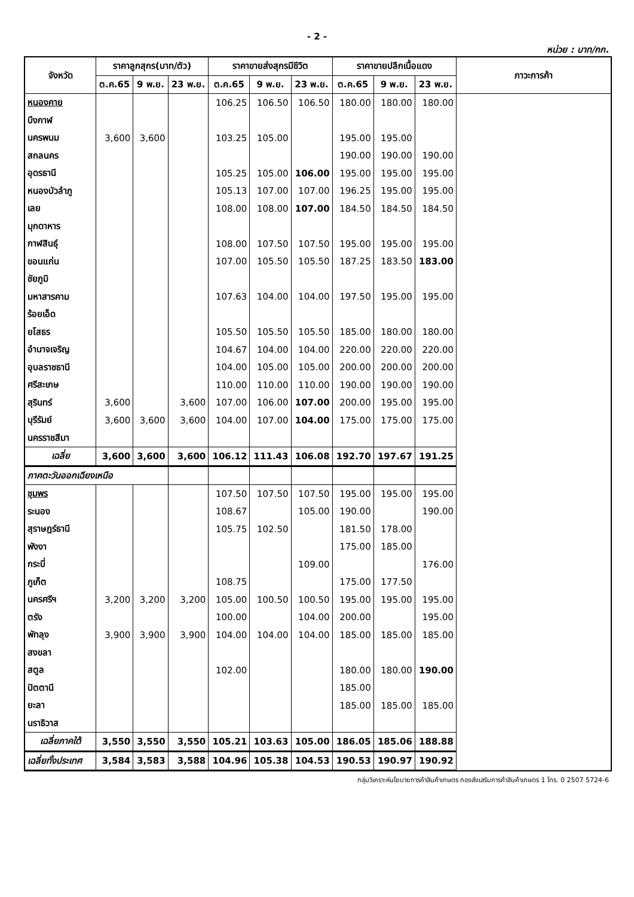- 2 -
หน่วย : บาท/กก.
| จังหวัด | ราคาลูกสุกร(บาท/ตัว) | | | ราคาขายส่งสุกรมีชีวิต | | | ราคาขายปลีกเนื้อแดง | | | ภาวะการค้า |
| --- | --- | --- | --- | --- | --- | --- | --- | --- | --- | --- |
| | ต.ค.65 | 9 พ.ย. | 23 พ.ย. | ต.ค.65 | 9 พ.ย. | 23 พ.ย. | ต.ค.65 | 9 พ.ย. | 23 พ.ย. | |
| หนองคาย | | | | 106.25 | 106.50 | 106.50 | 180.00 | 180.00 | 180.00 | |
| บึงกาฬ | | | | | | | | | | |
| นครพนม | 3,600 | 3,600 | | 103.25 | 105.00 | | 195.00 | 195.00 | | |
| สกลนคร | | | | | | | 190.00 | 190.00 | 190.00 | |
| อุดรธานี | | | | 105.25 | 105.00 | 106.00 | 195.00 | 195.00 | 195.00 | |
| หนองบัวลำภู | | | | 105.13 | 107.00 | 107.00 | 196.25 | 195.00 | 195.00 | |
| เลย | | | | 108.00 | 108.00 | 107.00 | 184.50 | 184.50 | 184.50 | |
| มุกดาหาร | | | | | | | | | | |
| กาฬสินธุ์ | | | | 108.00 | 107.50 | 107.50 | 195.00 | 195.00 | 195.00 | |
| ขอนแก่น | | | | 107.00 | 105.50 | 105.50 | 187.25 | 183.50 | 183.00 | |
| ชัยภูมิ | | | | | | | | | | |
| มหาสารคาม | | | | 107.63 | 104.00 | 104.00 | 197.50 | 195.00 | 195.00 | |
| ร้อยเอ็ด | | | | | | | | | | |
| ยโสธร | | | | 105.50 | 105.50 | 105.50 | 185.00 | 180.00 | 180.00 | |
| อำนาจเจริญ | | | | 104.67 | 104.00 | 104.00 | 220.00 | 220.00 | 220.00 | |
| อุบลราชธานี | | | | 104.00 | 105.00 | 105.00 | 200.00 | 200.00 | 200.00 | |
| ศรีสะเกษ | | | | 110.00 | 110.00 | 110.00 | 190.00 | 190.00 | 190.00 | |
| สุรินทร์ | 3,600 | | 3,600 | 107.00 | 106.00 | 107.00 | 200.00 | 195.00 | 195.00 | |
| บุรีรัมย์ | 3,600 | 3,600 | 3,600 | 104.00 | 107.00 | 104.00 | 175.00 | 175.00 | 175.00 | |
| นครราชสีมา | | | | | | | | | | |
| เฉลี่ย | 3,600 | 3,600 | 3,600 | 106.12 | 111.43 | 106.08 | 192.70 | 197.67 | 191.25 | |
| ภาคตะวันออกเฉียงเหนือ | | | | | | | | | | |
| ชุมพร | | | | 107.50 | 107.50 | 107.50 | 195.00 | 195.00 | 195.00 | |
| ระนอง | | | | 108.67 | | 105.00 | 190.00 | | 190.00 | |
| สุราษฎร์ธานี | | | | 105.75 | 102.50 | | 181.50 | 178.00 | | |
| พังงา | | | | | | | 175.00 | 185.00 | | |
| กระบี่ | | | | | | 109.00 | | | 176.00 | |
| ภูเก็ต | | | | 108.75 | | | 175.00 | 177.50 | | |
| นครศรีฯ | 3,200 | 3,200 | 3,200 | 105.00 | 100.50 | 100.50 | 195.00 | 195.00 | 195.00 | |
| ตรัง | | | | 100.00 | | 104.00 | 200.00 | | 195.00 | |
| พัทลุง | 3,900 | 3,900 | 3,900 | 104.00 | 104.00 | 104.00 | 185.00 | 185.00 | 185.00 | |
| สงขลา | | | | | | | | | | |
| สตูล | | | | 102.00 | | | 180.00 | 180.00 | 190.00 | |
| ปัตตานี | | | | | | | 185.00 | | | |
| ยะลา | | | | | | | 185.00 | 185.00 | 185.00 | |
| นราธิวาส | | | | | | | | | | |
| เฉลี่ยภาคใต้ | 3,550 | 3,550 | 3,550 | 105.21 | 103.63 | 105.00 | 186.05 | 185.06 | 188.88 | |
| เฉลี่ยทั้งประเทศ | 3,584 | 3,583 | 3,588 | 104.96 | 105.38 | 104.53 | 190.53 | 190.97 | 190.92 | |
กลุ่มวิเคราะห์นโยบายการค้าสินค้าเกษตร กองส่งเสริมการค้าสินค้าเกษตร 1 โทร. 0 2507 5724-6